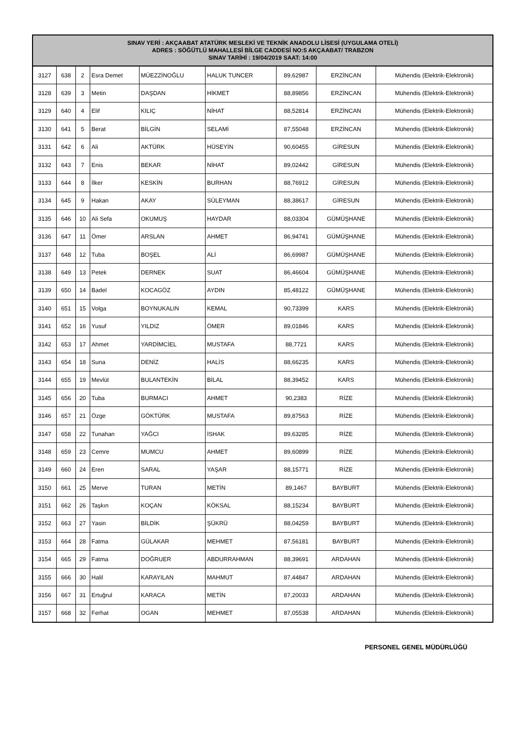| SINAV YERİ : AKÇAABAT ATATÜRK MESLEKİ VE TEKNİK ANADOLU LİSESİ (UYGULAMA OTELİ) ADRES : SÖĞÜTLÜ MAHALLESİ BİLGE CADDESİ NO:5 AKÇAABAT/ TRABZON SINAV TARİHİ : 19/04/2019 SAAT: 14:00 | | | | | | | | |
| --- | --- | --- | --- | --- | --- | --- | --- | --- |
| 3127 | 638 | 2 | Esra Demet | MÜEZZİNOĞLU | HALUK TUNCER | 89,62987 | ERZİNCAN | Mühendis (Elektrik-Elektronik) |
| 3128 | 639 | 3 | Metin | DAŞDAN | HİKMET | 88,89856 | ERZİNCAN | Mühendis (Elektrik-Elektronik) |
| 3129 | 640 | 4 | Elif | KILIÇ | NİHAT | 88,52814 | ERZİNCAN | Mühendis (Elektrik-Elektronik) |
| 3130 | 641 | 5 | Berat | BİLGİN | SELAMİ | 87,55048 | ERZİNCAN | Mühendis (Elektrik-Elektronik) |
| 3131 | 642 | 6 | Ali | AKTÜRK | HÜSEYİN | 90,60455 | GİRESUN | Mühendis (Elektrik-Elektronik) |
| 3132 | 643 | 7 | Enis | BEKAR | NİHAT | 89,02442 | GİRESUN | Mühendis (Elektrik-Elektronik) |
| 3133 | 644 | 8 | İlker | KESKİN | BURHAN | 88,76912 | GİRESUN | Mühendis (Elektrik-Elektronik) |
| 3134 | 645 | 9 | Hakan | AKAY | SÜLEYMAN | 88,38617 | GİRESUN | Mühendis (Elektrik-Elektronik) |
| 3135 | 646 | 10 | Ali Sefa | OKUMUŞ | HAYDAR | 88,03304 | GÜMÜŞHANE | Mühendis (Elektrik-Elektronik) |
| 3136 | 647 | 11 | Ömer | ARSLAN | AHMET | 86,94741 | GÜMÜŞHANE | Mühendis (Elektrik-Elektronik) |
| 3137 | 648 | 12 | Tuba | BOŞEL | ALİ | 86,69987 | GÜMÜŞHANE | Mühendis (Elektrik-Elektronik) |
| 3138 | 649 | 13 | Petek | DERNEK | SUAT | 86,46604 | GÜMÜŞHANE | Mühendis (Elektrik-Elektronik) |
| 3139 | 650 | 14 | Badel | KOCAGÖZ | AYDIN | 85,48122 | GÜMÜŞHANE | Mühendis (Elektrik-Elektronik) |
| 3140 | 651 | 15 | Volga | BOYNUKALIN | KEMAL | 90,73399 | KARS | Mühendis (Elektrik-Elektronik) |
| 3141 | 652 | 16 | Yusuf | YILDIZ | ÖMER | 89,01846 | KARS | Mühendis (Elektrik-Elektronik) |
| 3142 | 653 | 17 | Ahmet | YARDİMCİEL | MUSTAFA | 88,7721 | KARS | Mühendis (Elektrik-Elektronik) |
| 3143 | 654 | 18 | Suna | DENİZ | HALİS | 88,66235 | KARS | Mühendis (Elektrik-Elektronik) |
| 3144 | 655 | 19 | Mevlüt | BULANTEKİN | BİLAL | 88,39452 | KARS | Mühendis (Elektrik-Elektronik) |
| 3145 | 656 | 20 | Tuba | BURMACI | AHMET | 90,2383 | RİZE | Mühendis (Elektrik-Elektronik) |
| 3146 | 657 | 21 | Özge | GÖKTÜRK | MUSTAFA | 89,87563 | RİZE | Mühendis (Elektrik-Elektronik) |
| 3147 | 658 | 22 | Tunahan | YAĞCI | İSHAK | 89,63285 | RİZE | Mühendis (Elektrik-Elektronik) |
| 3148 | 659 | 23 | Cemre | MUMCU | AHMET | 89,60899 | RİZE | Mühendis (Elektrik-Elektronik) |
| 3149 | 660 | 24 | Eren | SARAL | YAŞAR | 88,15771 | RİZE | Mühendis (Elektrik-Elektronik) |
| 3150 | 661 | 25 | Merve | TURAN | METİN | 89,1467 | BAYBURT | Mühendis (Elektrik-Elektronik) |
| 3151 | 662 | 26 | Taşkın | KOÇAN | KÖKSAL | 88,15234 | BAYBURT | Mühendis (Elektrik-Elektronik) |
| 3152 | 663 | 27 | Yasin | BİLDİK | ŞÜKRÜ | 88,04259 | BAYBURT | Mühendis (Elektrik-Elektronik) |
| 3153 | 664 | 28 | Fatma | GÜLAKAR | MEHMET | 87,56181 | BAYBURT | Mühendis (Elektrik-Elektronik) |
| 3154 | 665 | 29 | Fatma | DOĞRUER | ABDURRAHMAN | 88,39691 | ARDAHAN | Mühendis (Elektrik-Elektronik) |
| 3155 | 666 | 30 | Halil | KARAYILAN | MAHMUT | 87,44847 | ARDAHAN | Mühendis (Elektrik-Elektronik) |
| 3156 | 667 | 31 | Ertuğrul | KARACA | METİN | 87,20033 | ARDAHAN | Mühendis (Elektrik-Elektronik) |
| 3157 | 668 | 32 | Ferhat | OGAN | MEHMET | 87,05538 | ARDAHAN | Mühendis (Elektrik-Elektronik) |
PERSONEL GENEL MÜDÜRLÜĞÜ